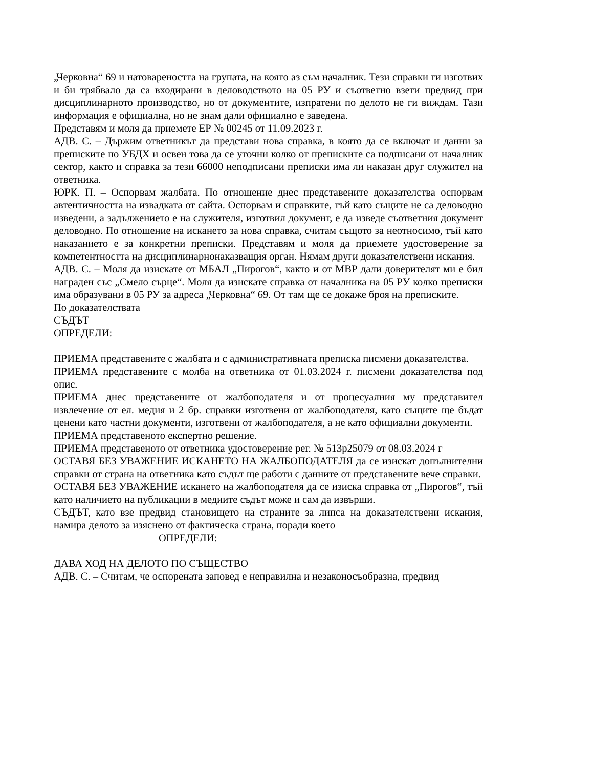„Черковна“ 69 и натовареността на групата, на която аз съм началник. Тези справки ги изготвих и би трябвало да са входирани в деловодството на 05 РУ и съответно взети предвид при дисциплинарното производство, но от документите, изпратени по делото не ги виждам. Тази информация е официална, но не знам дали официално е заведена.
Представям и моля да приемете ЕР № 00245 от 11.09.2023 г.
АДВ. С. – Държим ответникът да представи нова справка, в която да се включат и данни за преписките по УБДХ и освен това да се уточни колко от преписките са подписани от началник сектор, както и справка за тези 66000 неподписани преписки има ли наказан друг служител на ответника.
ЮРК. П. – Оспорвам жалбата. По отношение днес представените доказателства оспорвам автентичността на извадката от сайта. Оспорвам и справките, тъй като същите не са деловодно изведени, а задължението е на служителя, изготвил документ, е да изведе съответния документ деловодно. По отношение на искането за нова справка, считам същото за неотносимо, тъй като наказанието е за конкретни преписки. Представям и моля да приемете удостоверение за компетентността на дисциплинарнонаказващия орган. Нямам други доказателствени искания.
АДВ. С. – Моля да изискате от МБАЛ „Пирогов“, както и от МВР дали доверителят ми е бил награден със „Смело сърце“. Моля да изискате справка от началника на 05 РУ колко преписки има образувани в 05 РУ за адреса „Черковна“ 69. От там ще се докаже броя на преписките.
По доказателствата
СЪДЪТ
ОПРЕДЕЛИ:
ПРИЕМА представените с жалбата и с административната преписка писмени доказателства.
ПРИЕМА представените с молба на ответника от 01.03.2024 г. писмени доказателства под опис.
ПРИЕМА днес представените от жалбоподателя и от процесуалния му представител извлечение от ел. медия и 2 бр. справки изготвени от жалбоподателя, като същите ще бъдат ценени като частни документи, изготвени от жалбоподателя, а не като официални документи.
ПРИЕМА представеното експертно решение.
ПРИЕМА представеното от ответника удостоверение рег. № 513р25079 от 08.03.2024 г
ОСТАВЯ БЕЗ УВАЖЕНИЕ ИСКАНЕТО НА ЖАЛБОПОДАТЕЛЯ да се изискат допълнителни справки от страна на ответника като съдът ще работи с данните от представените вече справки.
ОСТАВЯ БЕЗ УВАЖЕНИЕ искането на жалбоподателя да се изиска справка от „Пирогов“, тъй като наличието на публикации в медиите съдът може и сам да извърши.
СЪДЪТ, като взе предвид становището на страните за липса на доказателствени искания, намира делото за изяснено от фактическа страна, поради което
ОПРЕДЕЛИ:
ДАВА ХОД НА ДЕЛОТО ПО СЪЩЕСТВО
АДВ. С. – Считам, че оспорената заповед е неправилна и незаконосъобразна, предвид